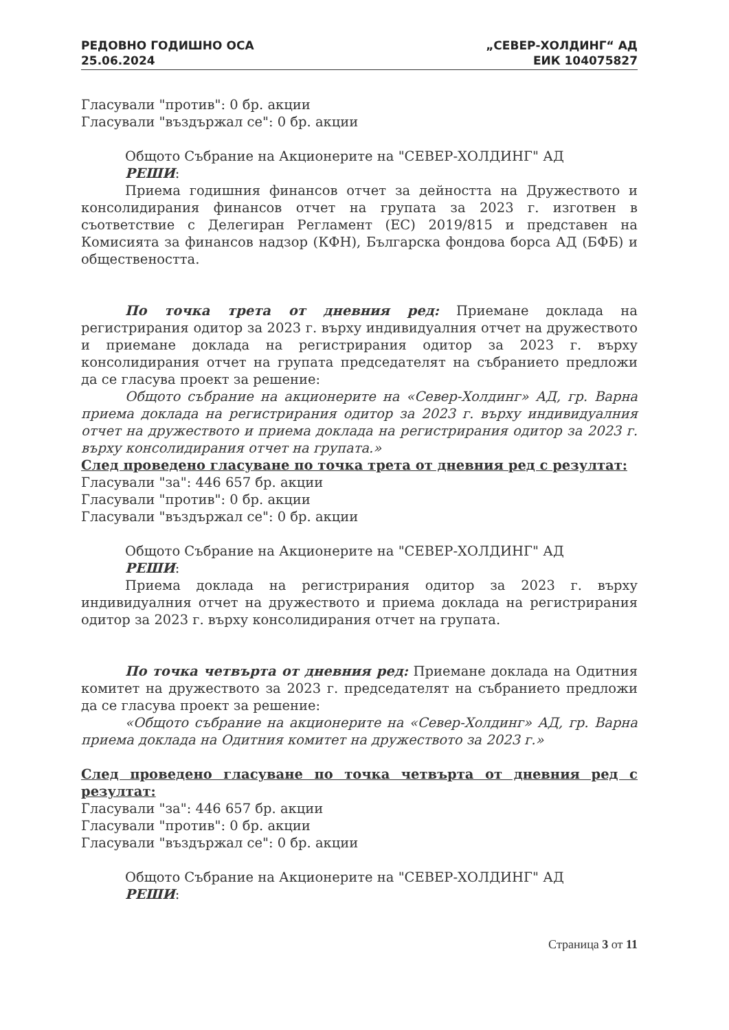РЕДОВНО ГОДИШНО ОСА
25.06.2024
„СЕВЕР-ХОЛДИНГ“ АД
ЕИК 104075827
Гласували "против": 0 бр. акции
Гласували "въздържал се": 0 бр. акции
Общото Събрание на Акционерите на "СЕВЕР-ХОЛДИНГ" АД
РЕШИ:
Приема годишния финансов отчет за дейността на Дружеството и консолидирания финансов отчет на групата за 2023 г. изготвен в съответствие с Делегиран Регламент (ЕС) 2019/815 и представен на Комисията за финансов надзор (КФН), Българска фондова борса АД (БФБ) и обществеността.
По точка трета от дневния ред: Приемане доклада на регистрирания одитор за 2023 г. върху индивидуалния отчет на дружеството и приемане доклада на регистрирания одитор за 2023 г. върху консолидирания отчет на групата председателят на събранието предложи да се гласува проект за решение:
Общото събрание на акционерите на «Север-Холдинг» АД, гр. Варна приема доклада на регистрирания одитор за 2023 г. върху индивидуалния отчет на дружеството и приема доклада на регистрирания одитор за 2023 г. върху консолидирания отчет на групата.»
След проведено гласуване по точка трета от дневния ред с резултат:
Гласували "за": 446 657 бр. акции
Гласували "против": 0 бр. акции
Гласували "въздържал се": 0 бр. акции
Общото Събрание на Акционерите на "СЕВЕР-ХОЛДИНГ" АД
РЕШИ:
Приема доклада на регистрирания одитор за 2023 г. върху индивидуалния отчет на дружеството и приема доклада на регистрирания одитор за 2023 г. върху консолидирания отчет на групата.
По точка четвърта от дневния ред: Приемане доклада на Одитния комитет на дружеството за 2023 г. председателят на събранието предложи да се гласува проект за решение:
«Общото събрание на акционерите на «Север-Холдинг» АД, гр. Варна приема доклада на Одитния комитет на дружеството за 2023 г.»
След проведено гласуване по точка четвърта от дневния ред с резултат:
Гласували "за": 446 657 бр. акции
Гласували "против": 0 бр. акции
Гласували "въздържал се": 0 бр. акции
Общото Събрание на Акционерите на "СЕВЕР-ХОЛДИНГ" АД
РЕШИ:
Страница 3 от 11